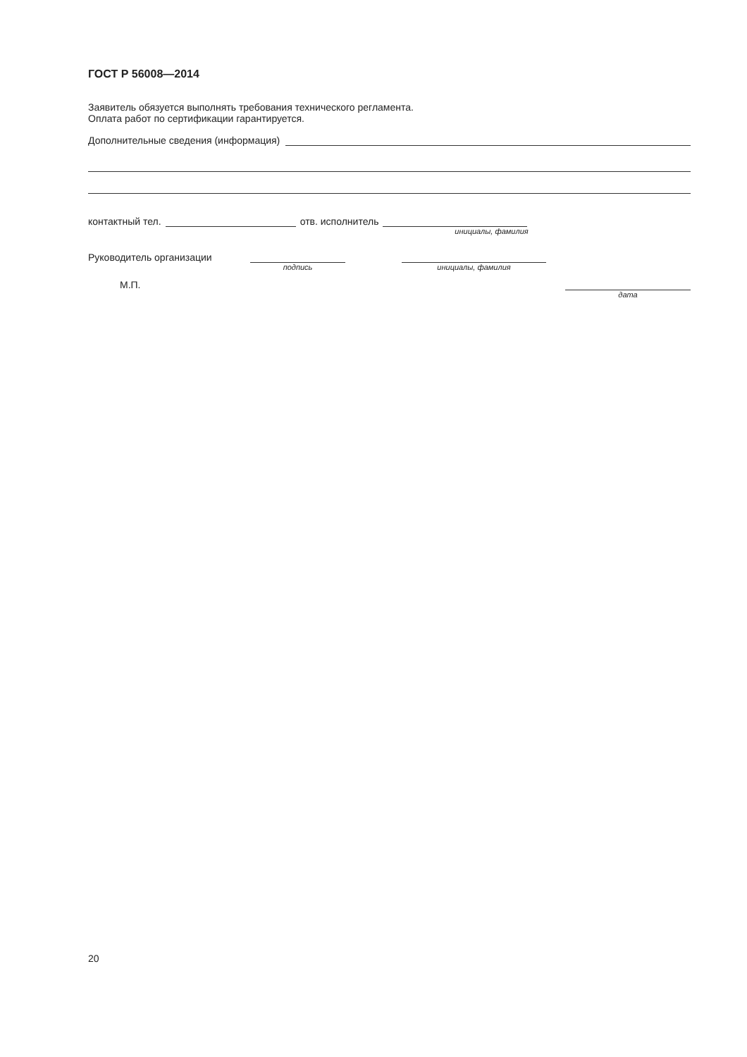ГОСТ Р 56008—2014
Заявитель обязуется выполнять требования технического регламента.
Оплата работ по сертификации гарантируется.
Дополнительные сведения (информация)
контактный тел. отв. исполнитель
инициалы, фамилия
Руководитель организации
подпись инициалы, фамилия
М.П.
дата
20